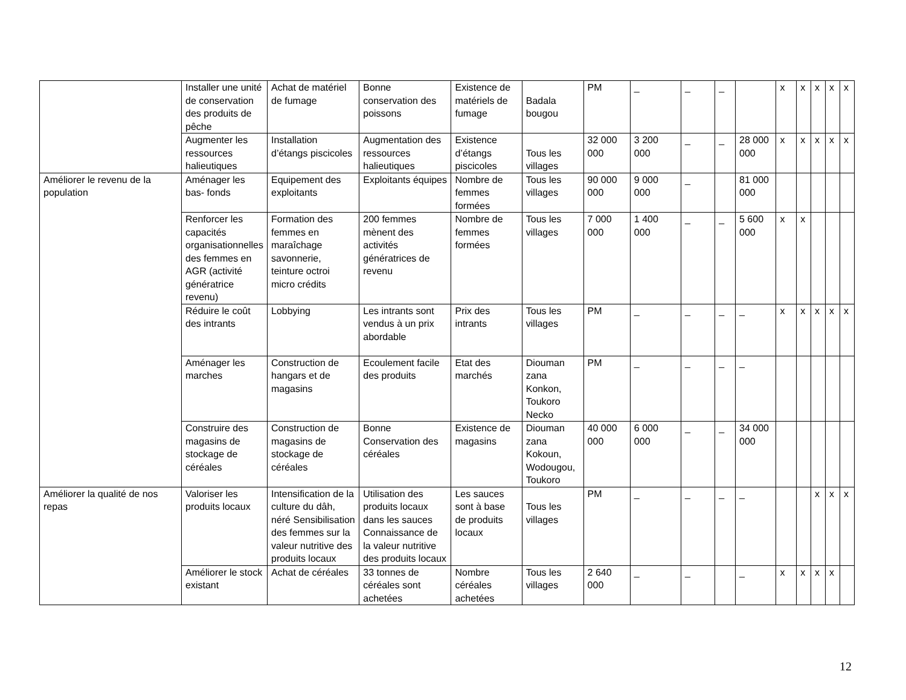| | Installer une unité de conservation des produits de pêche | Achat de matériel de fumage | Bonne conservation des poissons | Existence de matériels de fumage | Badala bougou | PM | _ | _ | _ | | x | x | x | x | x |
| | Augmenter les ressources halieutiques | Installation d’étangs piscicoles | Augmentation des ressources halieutiques | Existence d’étangs piscicoles | Tous les villages | 32 000 000 | 3 200 000 | _ | _ | 28 000 000 | x | x | x | x | x |
| Améliorer le revenu de la population | Aménager les bas- fonds | Equipement des exploitants | Exploitants équipes | Nombre de femmes formées | Tous les villages | 90 000 000 | 9 000 000 | _ | | 81 000 000 | | | | | |
| | Renforcer les capacités organisationnelles des femmes en AGR (activité génératrice revenu) | Formation des femmes en maraîchage savonnerie, teinture octroi micro crédits | 200 femmes mènent des activités génératrices de revenu | Nombre de femmes formées | Tous les villages | 7 000 000 | 1 400 000 | _ | _ | 5 600 000 | x | x | | | |
| | Réduire le coût des intrants | Lobbying | Les intrants sont vendus à un prix abordable | Prix des intrants | Tous les villages | PM | _ | _ | _ | _ | x | x | x | x | x |
| | Aménager les marches | Construction de hangars et de magasins | Ecoulement facile des produits | Etat des marchés | Diouman zana Konkon, Toukoro Necko | PM | _ | _ | _ | _ | | | | | |
| | Construire des magasins de stockage de céréales | Construction de magasins de stockage de céréales | Bonne Conservation des céréales | Existence de magasins | Diouman zana Kokoun, Wodougou, Toukoro | 40 000 000 | 6 000 000 | _ | _ | 34 000 000 | | | | | |
| Améliorer la qualité de nos repas | Valoriser les produits locaux | Intensification de la culture du dâh, néré Sensibilisation des femmes sur la valeur nutritive des produits locaux | Utilisation des produits locaux dans les sauces Connaissance de la valeur nutritive des produits locaux | Les sauces sont à base de produits locaux | Tous les villages | PM | _ | _ | _ | _ | | | x | x | x |
| | Améliorer le stock existant | Achat de céréales | 33 tonnes de céréales sont achetées | Nombre céréales achetées | Tous les villages | 2 640 000 | _ | _ | | _ | x | x | x | x | |
12